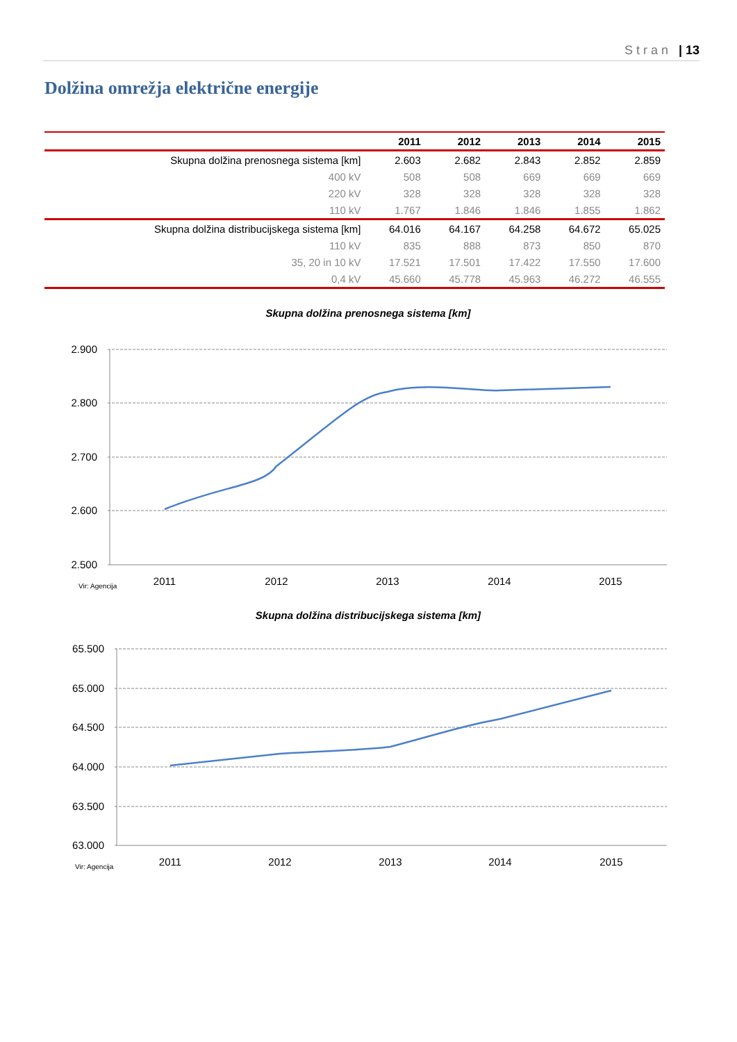Stran | 13
Dolžina omrežja električne energije
| | 2011 | 2012 | 2013 | 2014 | 2015 |
| --- | --- | --- | --- | --- | --- |
| Skupna dolžina prenosnega sistema [km] | 2.603 | 2.682 | 2.843 | 2.852 | 2.859 |
| 400 kV | 508 | 508 | 669 | 669 | 669 |
| 220 kV | 328 | 328 | 328 | 328 | 328 |
| 110 kV | 1.767 | 1.846 | 1.846 | 1.855 | 1.862 |
| Skupna dolžina distribucijskega sistema [km] | 64.016 | 64.167 | 64.258 | 64.672 | 65.025 |
| 110 kV | 835 | 888 | 873 | 850 | 870 |
| 35, 20 in 10 kV | 17.521 | 17.501 | 17.422 | 17.550 | 17.600 |
| 0,4 kV | 45.660 | 45.778 | 45.963 | 46.272 | 46.555 |
Skupna dolžina prenosnega sistema [km]
2.900
2.800
2.700
2.600
2.500
2011
2012
2013
2014
2015
Vir: Agencija
Skupna dolžina distribucijskega sistema [km]
65.500
65.000
64.500
64.000
63.500
63.000
2011
2012
2013
2014
2015
Vir: Agencija